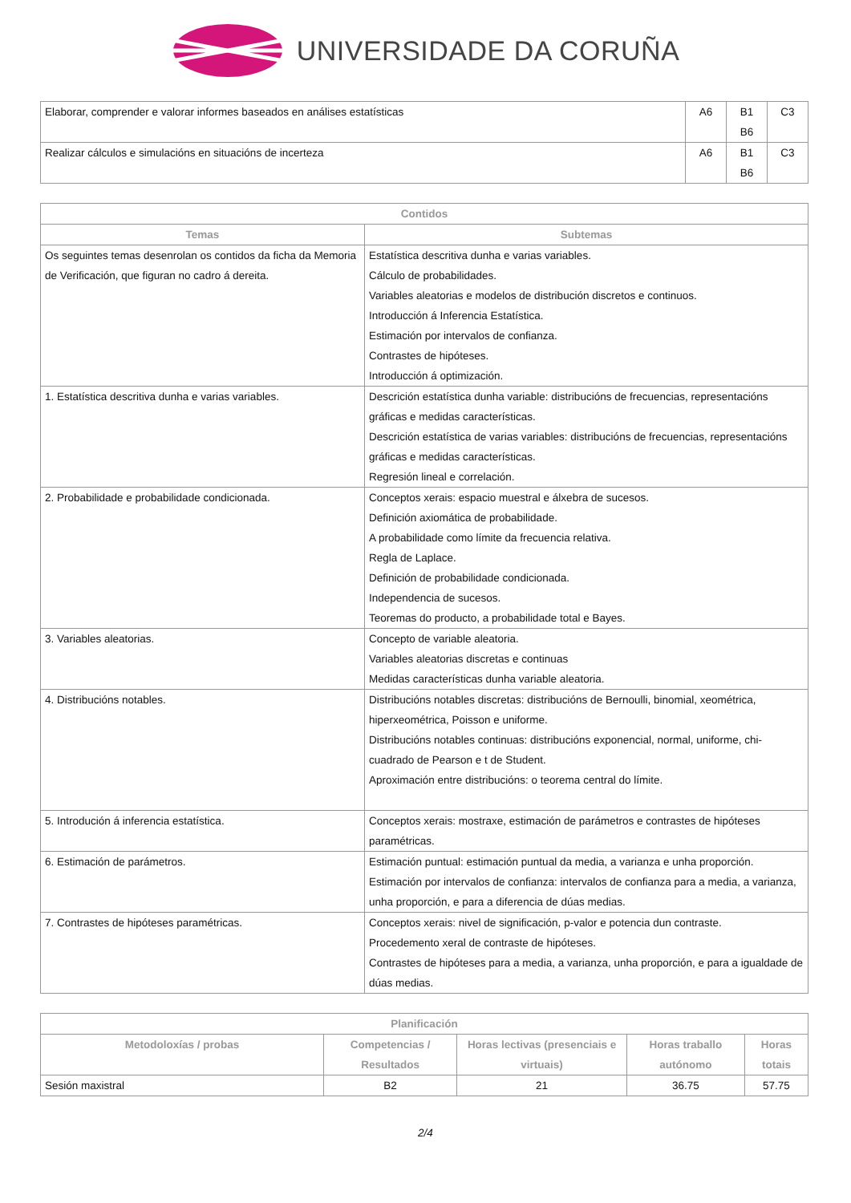UNIVERSIDADE DA CORUÑA
| Elaborar, comprender e valorar informes baseados en análises estatísticas | A6 | B1 B6 | C3 |
| Realizar cálculos e simulacións en situacións de incerteza | A6 | B1 B6 | C3 |
| Contidos | |
| --- | --- |
| Temas | Subtemas |
| Os seguintes temas desenrolan os contidos da ficha da Memoria de Verificación, que figuran no cadro á dereita. | Estatística descritiva dunha e varias variables. Cálculo de probabilidades. Variables aleatorias e modelos de distribución discretos e continuos. Introducción á Inferencia Estatística. Estimación por intervalos de confianza. Contrastes de hipóteses. Introducción á optimización. |
| 1. Estatística descritiva dunha e varias variables. | Descrición estatística dunha variable: distribucións de frecuencias, representacións gráficas e medidas características. Descrición estatística de varias variables: distribucións de frecuencias, representacións gráficas e medidas características. Regresión lineal e correlación. |
| 2. Probabilidade e probabilidade condicionada. | Conceptos xerais: espacio muestral e álxebra de sucesos. Definición axiomática de probabilidade. A probabilidade como límite da frecuencia relativa. Regla de Laplace. Definición de probabilidade condicionada. Independencia de sucesos. Teoremas do producto, a probabilidade total e Bayes. |
| 3. Variables aleatorias. | Concepto de variable aleatoria. Variables aleatorias discretas e continuas Medidas características dunha variable aleatoria. |
| 4. Distribucións notables. | Distribucións notables discretas: distribucións de Bernoulli, binomial, xeométrica, hiperxeométrica, Poisson e uniforme. Distribucións notables continuas: distribucións exponencial, normal, uniforme, chi-cuadrado de Pearson e t de Student. Aproximación entre distribucións: o teorema central do límite. |
| 5. Introdución á inferencia estatística. | Conceptos xerais: mostraxe, estimación de parámetros e contrastes de hipóteses paramétricas. |
| 6. Estimación de parámetros. | Estimación puntual: estimación puntual da media, a varianza e unha proporción. Estimación por intervalos de confianza: intervalos de confianza para a media, a varianza, unha proporción, e para a diferencia de dúas medias. |
| 7. Contrastes de hipóteses paramétricas. | Conceptos xerais: nivel de significación, p-valor e potencia dun contraste. Procedemento xeral de contraste de hipóteses. Contrastes de hipóteses para a media, a varianza, unha proporción, e para a igualdade de dúas medias. |
| Planificación | | | | |
| --- | --- | --- | --- | --- |
| Metodoloxías / probas | Competencias / Resultados | Horas lectivas (presenciais e virtuais) | Horas traballo autónomo | Horas totais |
| Sesión maxistral | B2 | 21 | 36.75 | 57.75 |
2/4